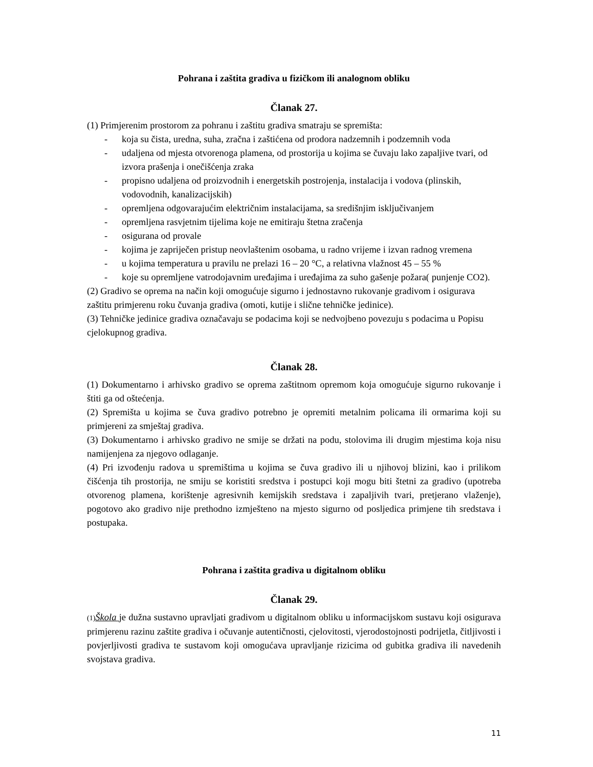Pohrana i zaštita gradiva u fizičkom ili analognom obliku
Članak 27.
(1) Primjerenim prostorom za pohranu i zaštitu gradiva smatraju se spremišta:
- koja su čista, uredna, suha, zračna i zaštićena od prodora nadzemnih i podzemnih voda
- udaljena od mjesta otvorenoga plamena, od prostorija u kojima se čuvaju lako zapaljive tvari, od izvora prašenja i onečišćenja zraka
- propisno udaljena od proizvodnih i energetskih postrojenja, instalacija i vodova (plinskih, vodovodnih, kanalizacijskih)
- opremljena odgovarajućim električnim instalacijama, sa središnjim isključivanjem
- opremljena rasvjetnim tijelima koje ne emitiraju štetna zračenja
- osigurana od provale
- kojima je zapriječen pristup neovlaštenim osobama, u radno vrijeme i izvan radnog vremena
- u kojima temperatura u pravilu ne prelazi 16 – 20 °C, a relativna vlažnost 45 – 55 %
- koje su opremljene vatrodojavnim uređajima i uređajima za suho gašenje požara( punjenje CO2).
(2) Gradivo se oprema na način koji omogućuje sigurno i jednostavno rukovanje gradivom i osigurava zaštitu primjerenu roku čuvanja gradiva (omoti, kutije i slične tehničke jedinice).
(3) Tehničke jedinice gradiva označavaju se podacima koji se nedvojbeno povezuju s podacima u Popisu cjelokupnog gradiva.
Članak 28.
(1) Dokumentarno i arhivsko gradivo se oprema zaštitnom opremom koja omogućuje sigurno rukovanje i štiti ga od oštećenja.
(2) Spremišta u kojima se čuva gradivo potrebno je opremiti metalnim policama ili ormarima koji su primjereni za smještaj gradiva.
(3) Dokumentarno i arhivsko gradivo ne smije se držati na podu, stolovima ili drugim mjestima koja nisu namijenjena za njegovo odlaganje.
(4) Pri izvođenju radova u spremištima u kojima se čuva gradivo ili u njihovoj blizini, kao i prilikom čišćenja tih prostorija, ne smiju se koristiti sredstva i postupci koji mogu biti štetni za gradivo (upotreba otvorenog plamena, korištenje agresivnih kemijskih sredstava i zapaljivih tvari, pretjerano vlaženje), pogotovo ako gradivo nije prethodno izmješteno na mjesto sigurno od posljedica primjene tih sredstava i postupaka.
Pohrana i zaštita gradiva u digitalnom obliku
Članak 29.
(1) Škola je dužna sustavno upravljati gradivom u digitalnom obliku u informacijskom sustavu koji osigurava primjerenu razinu zaštite gradiva i očuvanje autentičnosti, cjelovitosti, vjerodostojnosti podrijetla, čitljivosti i povjerljivosti gradiva te sustavom koji omogućava upravljanje rizicima od gubitka gradiva ili navedenih svojstava gradiva.
11